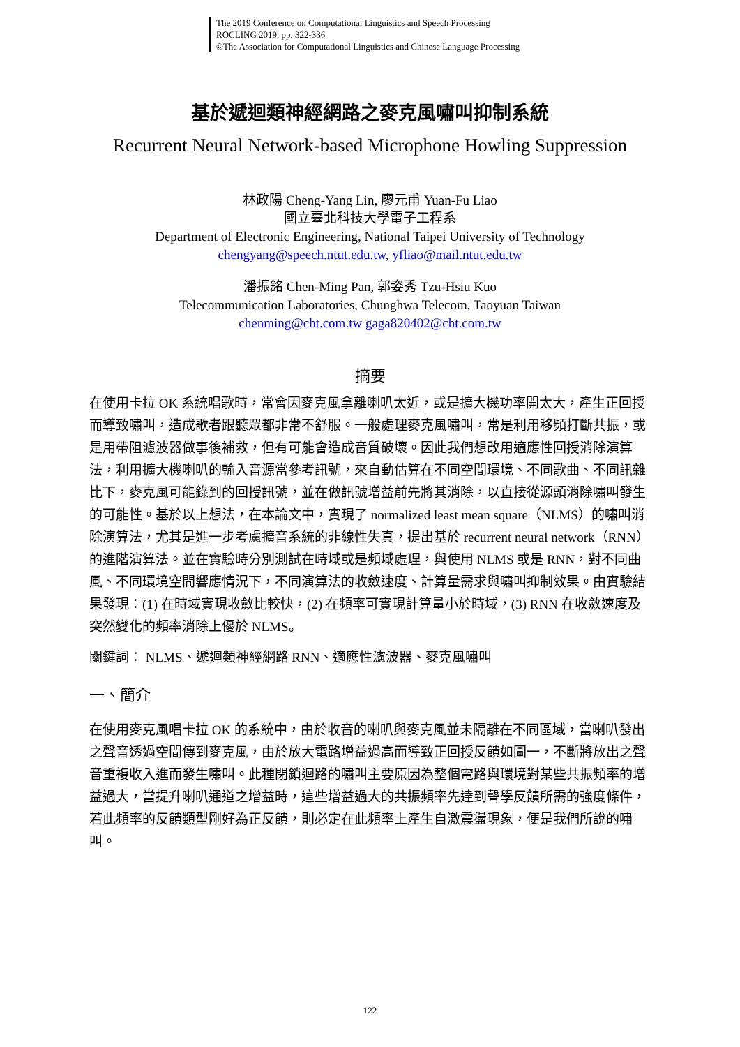The 2019 Conference on Computational Linguistics and Speech Processing
ROCLING 2019, pp. 322-336
©The Association for Computational Linguistics and Chinese Language Processing
基於遞迴類神經網路之麥克風嘯叫抑制系統
Recurrent Neural Network-based Microphone Howling Suppression
林政陽 Cheng-Yang Lin, 廖元甫 Yuan-Fu Liao
國立臺北科技大學電子工程系
Department of Electronic Engineering, National Taipei University of Technology
chengyang@speech.ntut.edu.tw, yfliao@mail.ntut.edu.tw
潘振銘 Chen-Ming Pan, 郭姿秀 Tzu-Hsiu Kuo
Telecommunication Laboratories, Chunghwa Telecom, Taoyuan Taiwan
chenming@cht.com.tw gaga820402@cht.com.tw
摘要
在使用卡拉 OK 系統唱歌時，常會因麥克風拿離喇叭太近，或是擴大機功率開太大，產生正回授而導致嘯叫，造成歌者跟聽眾都非常不舒服。一般處理麥克風嘯叫，常是利用移頻打斷共振，或是用帶阻濾波器做事後補救，但有可能會造成音質破壞。因此我們想改用適應性回授消除演算法，利用擴大機喇叭的輸入音源當參考訊號，來自動估算在不同空間環境、不同歌曲、不同訊雜比下，麥克風可能錄到的回授訊號，並在做訊號增益前先將其消除，以直接從源頭消除嘯叫發生的可能性。基於以上想法，在本論文中，實現了 normalized least mean square（NLMS）的嘯叫消除演算法，尤其是進一步考慮擴音系統的非線性失真，提出基於 recurrent neural network（RNN）的進階演算法。並在實驗時分別測試在時域或是頻域處理，與使用 NLMS 或是 RNN，對不同曲風、不同環境空間響應情況下，不同演算法的收斂速度、計算量需求與嘯叫抑制效果。由實驗結果發現：(1) 在時域實現收斂比較快，(2) 在頻率可實現計算量小於時域，(3) RNN 在收斂速度及突然變化的頻率消除上優於 NLMS。
關鍵詞： NLMS、遞迴類神經網路 RNN、適應性濾波器、麥克風嘯叫
一、簡介
在使用麥克風唱卡拉 OK 的系統中，由於收音的喇叭與麥克風並未隔離在不同區域，當喇叭發出之聲音透過空間傳到麥克風，由於放大電路增益過高而導致正回授反饋如圖一，不斷將放出之聲音重複收入進而發生嘯叫。此種閉鎖迴路的嘯叫主要原因為整個電路與環境對某些共振頻率的增益過大，當提升喇叭通道之增益時，這些增益過大的共振頻率先達到聲學反饋所需的強度條件，若此頻率的反饋類型剛好為正反饋，則必定在此頻率上產生自激震盪現象，便是我們所說的嘯叫。
122